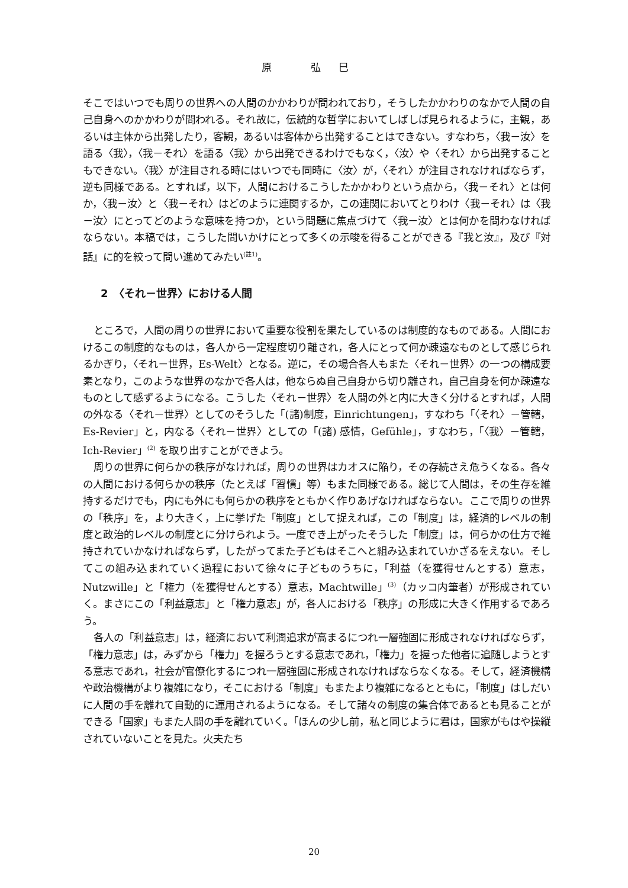原 弘巳
そこではいつでも周りの世界への人間のかかわりが問われており，そうしたかかわりのなかで人間の自己自身へのかかわりが問われる。それ故に，伝統的な哲学においてしばしば見られるように，主観，あるいは主体から出発したり，客観，あるいは客体から出発することはできない。すなわち，〈我－汝〉を語る〈我〉，〈我－それ〉を語る〈我〉から出発できるわけでもなく，〈汝〉や〈それ〉から出発することもできない。〈我〉が注目される時にはいつでも同時に〈汝〉が，〈それ〉が注目されなければならず，逆も同様である。とすれば，以下，人間におけるこうしたかかわりという点から，〈我－それ〉とは何か，〈我－汝〉と〈我－それ〉はどのように連関するか，この連関においてとりわけ〈我－それ〉は〈我－汝〉にとってどのような意味を持つか，という問題に焦点づけて〈我－汝〉とは何かを問わなければならない。本稿では，こうした問いかけにとって多くの示唆を得ることができる『我と汝』，及び『対話』に的を絞って問い進めてみたい<sup>(註1)</sup>。
2　〈それ－世界〉における人間
ところで，人間の周りの世界において重要な役割を果たしているのは制度的なものである。人間におけるこの制度的なものは，各人から一定程度切り離され，各人にとって何か疎遠なものとして感じられるかぎり，〈それ－世界，Es-Welt〉となる。逆に，その場合各人もまた〈それ－世界〉の一つの構成要素となり，このような世界のなかで各人は，他ならぬ自己自身から切り離され，自己自身を何か疎遠なものとして感ずるようになる。こうした〈それ－世界〉を人間の外と内に大きく分けるとすれば，人間の外なる〈それ－世界〉としてのそうした「(諸)制度，Einrichtungen」，すなわち「〈それ〉－管轄，Es-Revier」と，内なる〈それ－世界〉としての「(諸) 感情，Gefühle」，すなわち，「〈我〉－管轄，Ich-Revier」<sup>(2)</sup> を取り出すことができよう。
周りの世界に何らかの秩序がなければ，周りの世界はカオスに陥り，その存続さえ危うくなる。各々の人間における何らかの秩序（たとえば「習慣」等）もまた同様である。総じて人間は，その生存を維持するだけでも，内にも外にも何らかの秩序をともかく作りあげなければならない。ここで周りの世界の「秩序」を，より大きく，上に挙げた「制度」として捉えれば，この「制度」は，経済的レベルの制度と政治的レベルの制度とに分けられよう。一度でき上がったそうした「制度」は，何らかの仕方で維持されていかなければならず，したがってまた子どもはそこへと組み込まれていかざるをえない。そしてこの組み込まれていく過程において徐々に子どものうちに，「利益（を獲得せんとする）意志，Nutzwille」と「権力（を獲得せんとする）意志，Machtwille」<sup>(3)</sup>（カッコ内筆者）が形成されていく。まさにこの「利益意志」と「権力意志」が，各人における「秩序」の形成に大きく作用するであろう。
各人の「利益意志」は，経済において利潤追求が高まるにつれ一層強固に形成されなければならず，「権力意志」は，みずから「権力」を握ろうとする意志であれ，「権力」を握った他者に追随しようとする意志であれ，社会が官僚化するにつれ一層強固に形成されなければならなくなる。そして，経済機構や政治機構がより複雑になり，そこにおける「制度」もまたより複雑になるとともに，「制度」はしだいに人間の手を離れて自動的に運用されるようになる。そして諸々の制度の集合体であるとも見ることができる「国家」もまた人間の手を離れていく。「ほんの少し前，私と同じように君は，国家がもはや操縦されていないことを見た。火夫たち
20